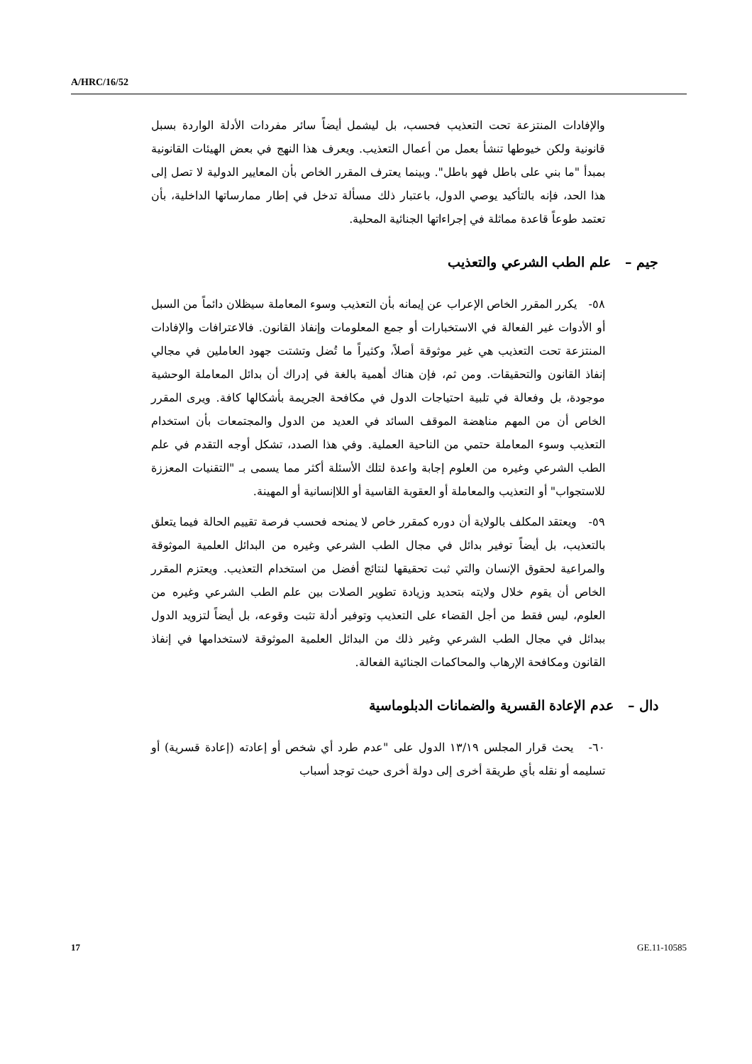A/HRC/16/52
والإفادات المنتزعة تحت التعذيب فحسب، بل ليشمل أيضاً سائر مفردات الأدلة الواردة بسبل قانونية ولكن خيوطها تنشأ بعمل من أعمال التعذيب. ويعرف هذا النهج في بعض الهيئات القانونية بمبدأ "ما بني على باطل فهو باطل". وبينما يعترف المقرر الخاص بأن المعايير الدولية لا تصل إلى هذا الحد، فإنه بالتأكيد يوصي الدول، باعتبار ذلك مسألة تدخل في إطار ممارساتها الداخلية، بأن تعتمد طوعاً قاعدة مماثلة في إجراءاتها الجنائية المحلية.
جيم – علم الطب الشرعي والتعذيب
٥٨- يكرر المقرر الخاص الإعراب عن إيمانه بأن التعذيب وسوء المعاملة سيظلان دائماً من السبل أو الأدوات غير الفعالة في الاستخبارات أو جمع المعلومات وإنفاذ القانون. فالاعترافات والإفادات المنتزعة تحت التعذيب هي غير موثوقة أصلاً، وكثيراً ما تُضل وتشتت جهود العاملين في مجالي إنفاذ القانون والتحقيقات. ومن ثم، فإن هناك أهمية بالغة في إدراك أن بدائل المعاملة الوحشية موجودة، بل وفعالة في تلبية احتياجات الدول في مكافحة الجريمة بأشكالها كافة. ويرى المقرر الخاص أن من المهم مناهضة الموقف السائد في العديد من الدول والمجتمعات بأن استخدام التعذيب وسوء المعاملة حتمي من الناحية العملية. وفي هذا الصدد، تشكل أوجه التقدم في علم الطب الشرعي وغيره من العلوم إجابة واعدة لتلك الأسئلة أكثر مما يسمى بـ "التقنيات المعززة للاستجواب" أو التعذيب والمعاملة أو العقوبة القاسية أو اللاإنسانية أو المهينة.
٥٩- ويعتقد المكلف بالولاية أن دوره كمقرر خاص لا يمنحه فحسب فرصة تقييم الحالة فيما يتعلق بالتعذيب، بل أيضاً توفير بدائل في مجال الطب الشرعي وغيره من البدائل العلمية الموثوقة والمراعية لحقوق الإنسان والتي ثبت تحقيقها لنتائج أفضل من استخدام التعذيب. ويعتزم المقرر الخاص أن يقوم خلال ولايته بتحديد وزيادة تطوير الصلات بين علم الطب الشرعي وغيره من العلوم، ليس فقط من أجل القضاء على التعذيب وتوفير أدلة تثبت وقوعه، بل أيضاً لتزويد الدول ببدائل في مجال الطب الشرعي وغير ذلك من البدائل العلمية الموثوقة لاستخدامها في إنفاذ القانون ومكافحة الإرهاب والمحاكمات الجنائية الفعالة.
دال – عدم الإعادة القسرية والضمانات الدبلوماسية
٦٠- يحث قرار المجلس ١٣/١٩ الدول على "عدم طرد أي شخص أو إعادته (إعادة قسرية) أو تسليمه أو نقله بأي طريقة أخرى إلى دولة أخرى حيث توجد أسباب
17 GE.11-10585